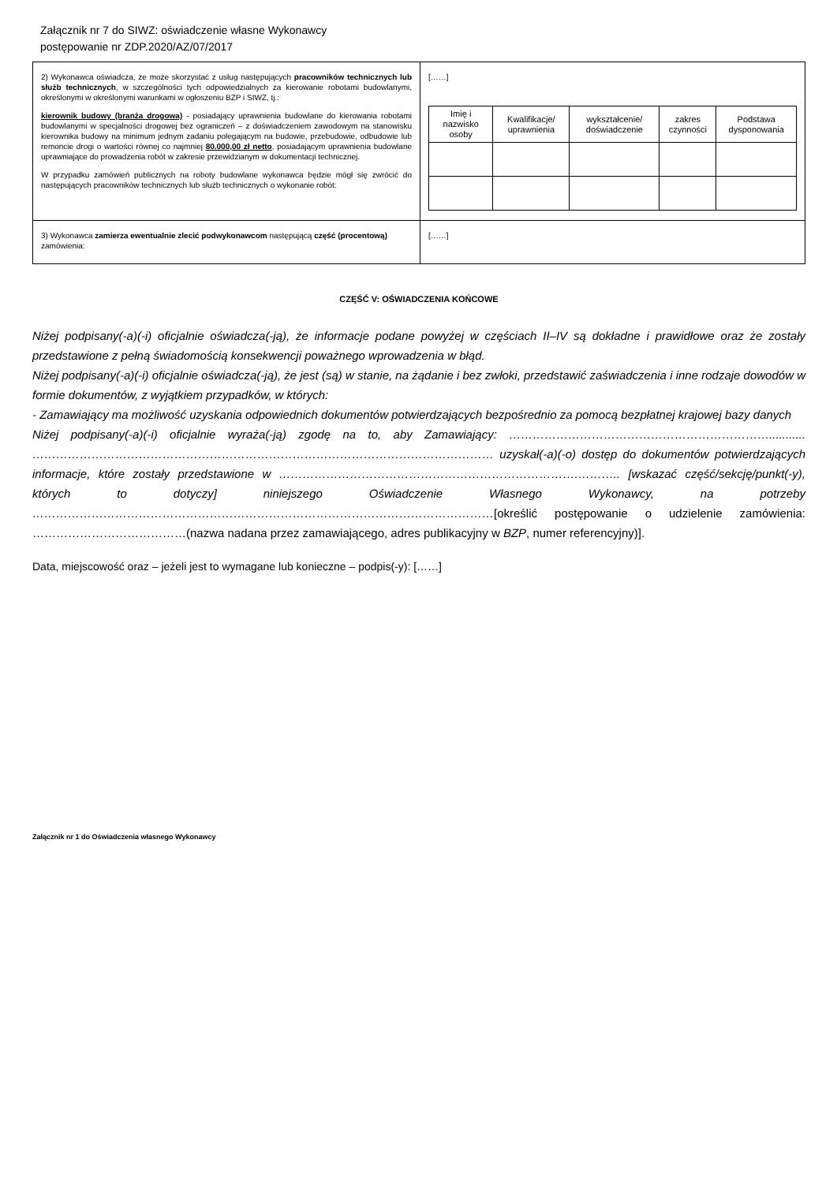Załącznik nr 7 do SIWZ: oświadczenie własne Wykonawcy
postępowanie nr ZDP.2020/AZ/07/2017
| 2) Wykonawca oświadcza, że może skorzystać z usług następujących pracowników technicznych lub służb technicznych , w szczególności tych odpowiedzialnych za kierowanie robotami budowlanymi, określonymi w określonymi warunkami w ogłoszeniu BZP i SIWZ, tj.: kierownik budowy (branża drogowa) - posiadający uprawnienia budowlane do kierowania robotami budowlanymi w specjalności drogowej bez ograniczeń – z doświadczeniem zawodowym na stanowisku kierownika budowy na minimum jednym zadaniu polegającym na budowie, przebudowie, odbudowie lub remoncie drogi o wartości równej co najmniej 80.000,00 zł netto , posiadającym uprawnienia budowlane uprawniające do prowadzenia robót w zakresie przewidzianym w dokumentacji technicznej. W przypadku zamówień publicznych na roboty budowlane wykonawca będzie mógł się zwrócić do następujących pracowników technicznych lub służb technicznych o wykonanie robót: | [……] / Imię i nazwisko osoby / Kwalifikacje/ uprawnienia / wykształcenie/ doświadczenie / zakres czynności / Podstawa dysponowania / / --- / --- / --- / --- / --- / |
| 3) Wykonawca zamierza ewentualnie zlecić podwykonawcom następującą część (procentową) zamówienia: | [……] |
CZĘŚĆ V: OŚWIADCZENIA KOŃCOWE
Niżej podpisany(-a)(-i) oficjalnie oświadcza(-ją), że informacje podane powyżej w częściach II–IV są dokładne i prawidłowe oraz że zostały przedstawione z pełną świadomością konsekwencji poważnego wprowadzenia w błąd.
Niżej podpisany(-a)(-i) oficjalnie oświadcza(-ją), że jest (są) w stanie, na żądanie i bez zwłoki, przedstawić zaświadczenia i inne rodzaje dowodów w formie dokumentów, z wyjątkiem przypadków, w których:
- Zamawiający ma możliwość uzyskania odpowiednich dokumentów potwierdzających bezpośrednio za pomocą bezpłatnej krajowej bazy danych
Niżej podpisany(-a)(-i) oficjalnie wyraża(-ją) zgodę na to, aby Zamawiający: …………………………………………………………........... ……………………………………………………………………………………………………… uzyskał(-a)(-o) dostęp do dokumentów potwierdzających informacje, które zostały przedstawione w ………………………………………………………………….……….. [wskazać część/sekcję/punkt(-y), których to dotyczy] niniejszego Oświadczenie Własnego Wykonawcy, na potrzeby ………………………………………………………………………………………………………[określić postępowanie o udzielenie zamówienia: …………………………………(nazwa nadana przez zamawiającego, adres publikacyjny w BZP, numer referencyjny)].
Data, miejscowość oraz – jeżeli jest to wymagane lub konieczne – podpis(-y): [……]
Załącznik nr 1 do Oświadczenia własnego Wykonawcy